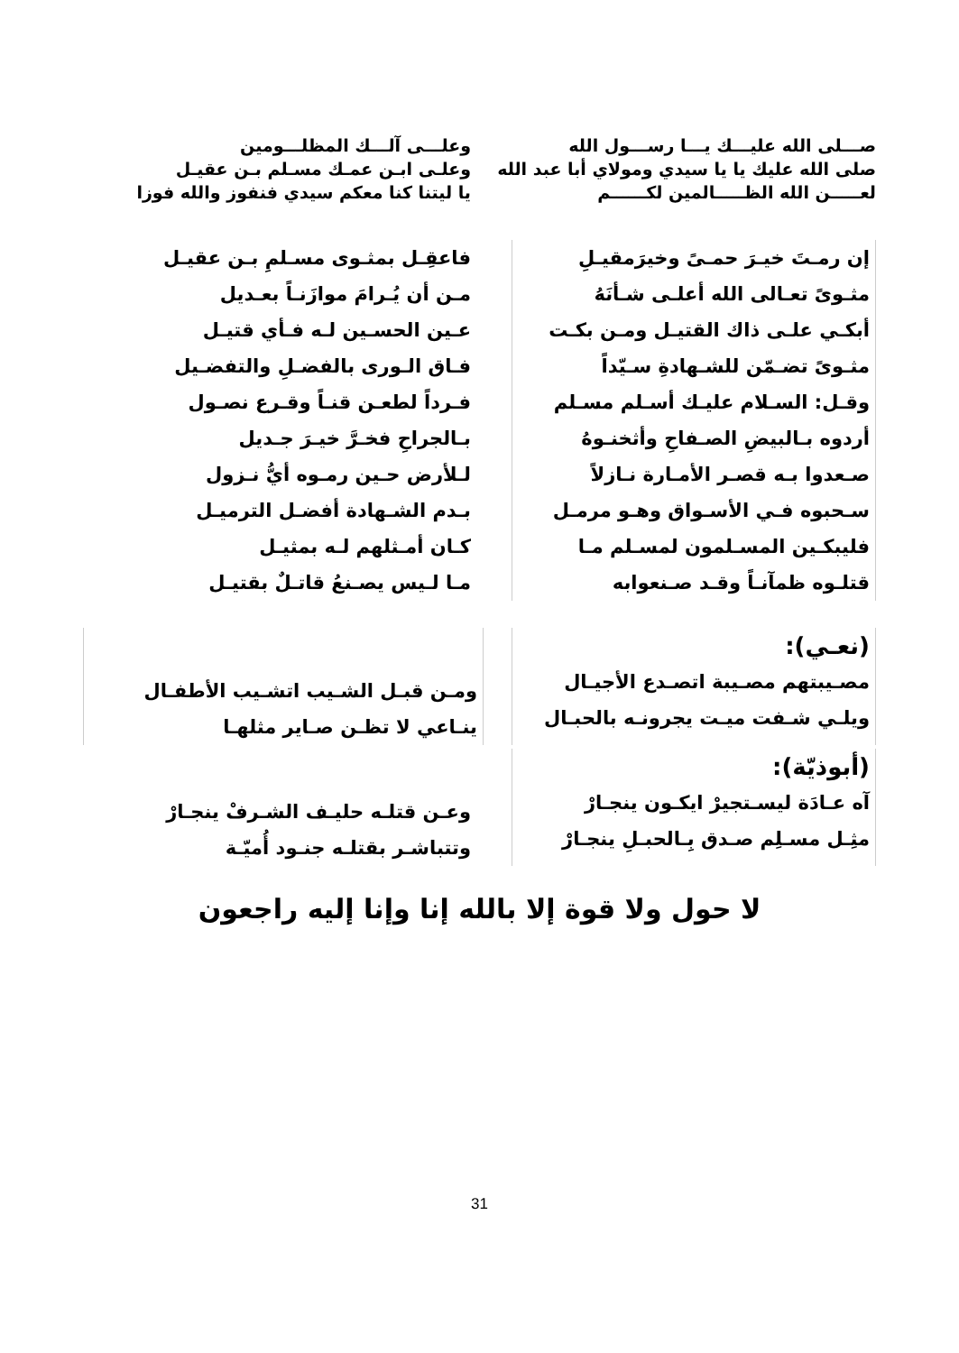صـــلى الله عليـــك يـــا رســـول الله
صلى الله عليك يا يا سيدي ومولاي أبا عبد الله
لعـــــن الله الظـــــالمين لكــــــم
وعلـــى آلـــك المظلـــومين
وعلـى ابـن عمـك مسـلم بـن عقيـل
يا ليتنا كنا معكم سيدي فنفوز والله فوزا
إن رمـتَ خيـرَ حمـىً وخيرَمقيـلِ
مثـوىً تعـالى الله أعلـى شـأنَهُ
أبكـي علـى ذاك القتيـل ومـن بكـت
مثـوىً تضـمّن للشـهادةِ سـيّداً
وقـل: السـلام عليـك أسـلم مسـلم
أردوه بـالبيضِ الصـفاحِ وأثخنـوهُ
صـعدوا بـه قصـر الأمـارة نـازلاً
سـحبوه فـي الأسـواق وهـو مرمـل
فليبكـين المسـلمون لمسـلم مـا
قتلـوه ظمآنـاً وقـد صـنعوابه
فاعقِـل بمثـوى مسـلمِ بـن عقيـل
مـن أن يُـرامَ موازَنـاً بعـديل
عـين الحسـين لـه فـأي قتيـل
فـاق الـورى بالفضـلِ والتفضـيل
فـرداً لطعـن قنـاً وقـرع نصـول
بـالجراحِ فخـرَّ خيـرَ جـديل
لـلأرض حـين رمـوه أيُّ نـزول
بـدم الشـهادة أفضـل الترميـل
كـان أمـثلهم لـه بمثيـل
مـا لـيس يصـنعُ قاتـلٌ بقتيـل
(نعـي):
مصـيبتهم مصـيبة اتصـدع الأجيـال
ويلـي شـفت ميـت يجرونـه بالحبـال
ومـن قبـل الشـيب اتشـيب الأطفـال
ينـاعي لا تظـن صـاير مثلهـا
(أبوذيّة):
آه عـادَة ليسـتجيرْ ايكـون ينجـارْ
مثِـل مسـلِم صـدق بِـالحبـلِ ينجـارْ
وعـن قتلـه حليـف الشـرفْ ينجـارْ
وتتباشـر بقتلـه جنـود أُميّـة
لا حول ولا قوة إلا بالله إنا وإنا إليه راجعون
31